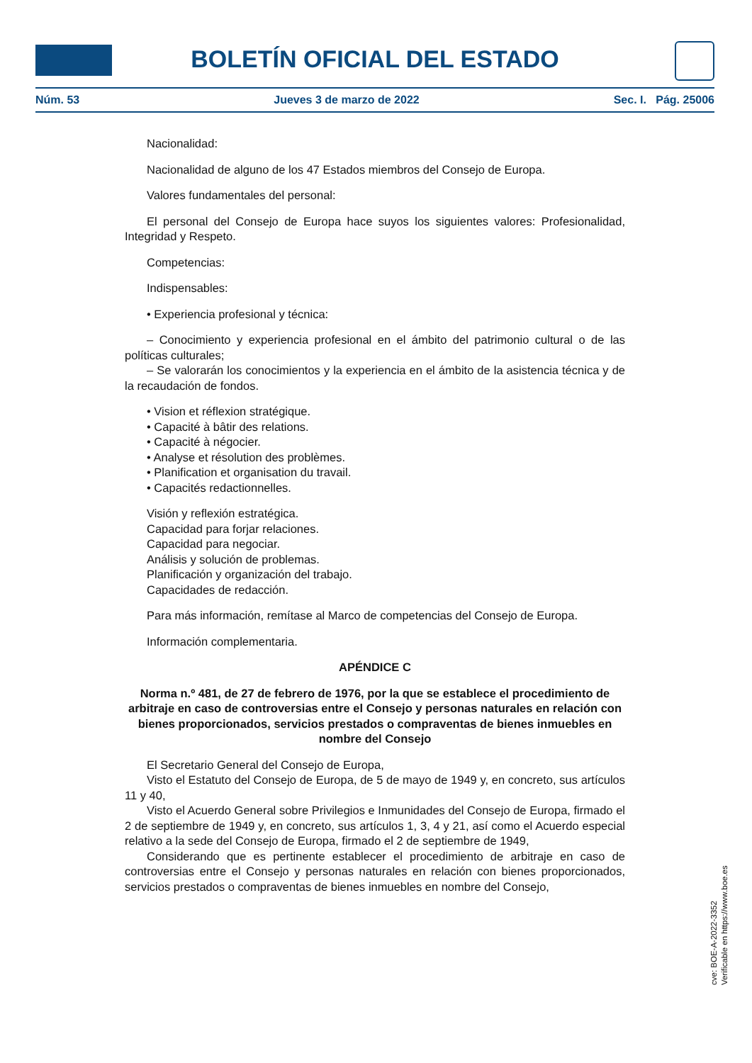BOLETÍN OFICIAL DEL ESTADO
Núm. 53 Jueves 3 de marzo de 2022 Sec. I. Pág. 25006
Nacionalidad:
Nacionalidad de alguno de los 47 Estados miembros del Consejo de Europa.
Valores fundamentales del personal:
El personal del Consejo de Europa hace suyos los siguientes valores: Profesionalidad, Integridad y Respeto.
Competencias:
Indispensables:
• Experiencia profesional y técnica:
– Conocimiento y experiencia profesional en el ámbito del patrimonio cultural o de las políticas culturales;
– Se valorarán los conocimientos y la experiencia en el ámbito de la asistencia técnica y de la recaudación de fondos.
• Vision et réflexion stratégique.
• Capacité à bâtir des relations.
• Capacité à négocier.
• Analyse et résolution des problèmes.
• Planification et organisation du travail.
• Capacités redactionnelles.
Visión y reflexión estratégica.
Capacidad para forjar relaciones.
Capacidad para negociar.
Análisis y solución de problemas.
Planificación y organización del trabajo.
Capacidades de redacción.
Para más información, remítase al Marco de competencias del Consejo de Europa.
Información complementaria.
APÉNDICE C
Norma n.º 481, de 27 de febrero de 1976, por la que se establece el procedimiento de arbitraje en caso de controversias entre el Consejo y personas naturales en relación con bienes proporcionados, servicios prestados o compraventas de bienes inmuebles en nombre del Consejo
El Secretario General del Consejo de Europa,
Visto el Estatuto del Consejo de Europa, de 5 de mayo de 1949 y, en concreto, sus artículos 11 y 40,
Visto el Acuerdo General sobre Privilegios e Inmunidades del Consejo de Europa, firmado el 2 de septiembre de 1949 y, en concreto, sus artículos 1, 3, 4 y 21, así como el Acuerdo especial relativo a la sede del Consejo de Europa, firmado el 2 de septiembre de 1949,
Considerando que es pertinente establecer el procedimiento de arbitraje en caso de controversias entre el Consejo y personas naturales en relación con bienes proporcionados, servicios prestados o compraventas de bienes inmuebles en nombre del Consejo,
cve: BOE-A-2022-3352
Verificable en https://www.boe.es